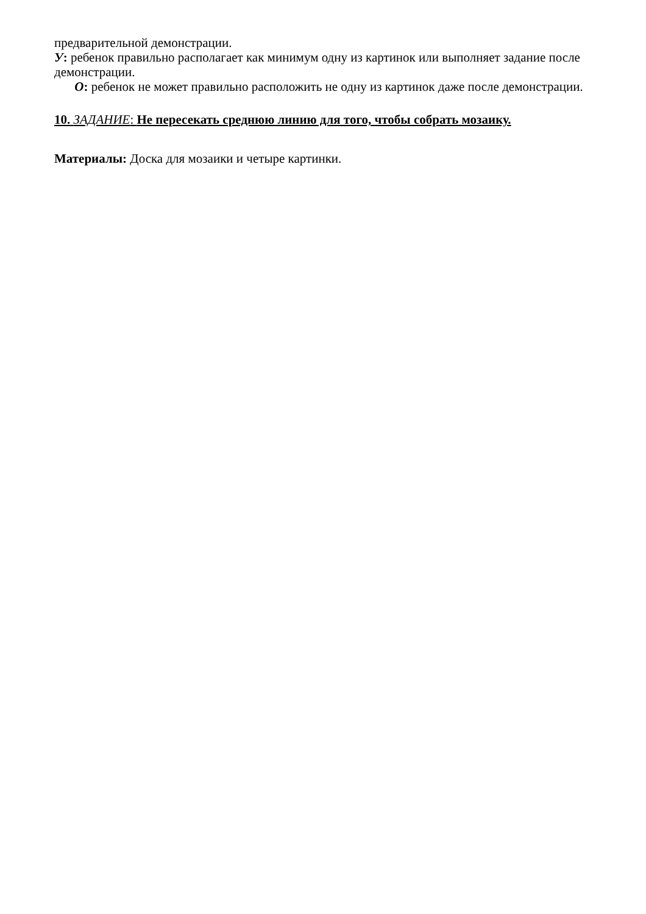предварительной демонстрации.
У: ребенок правильно располагает как минимум одну из картинок или выполняет задание после демонстрации.
О: ребенок не может правильно расположить не одну из картинок даже после демонстрации.
10. ЗАДАНИЕ: Не пересекать среднюю линию для того, чтобы собрать мозаику.
Материалы: Доска для мозаики и четыре картинки.